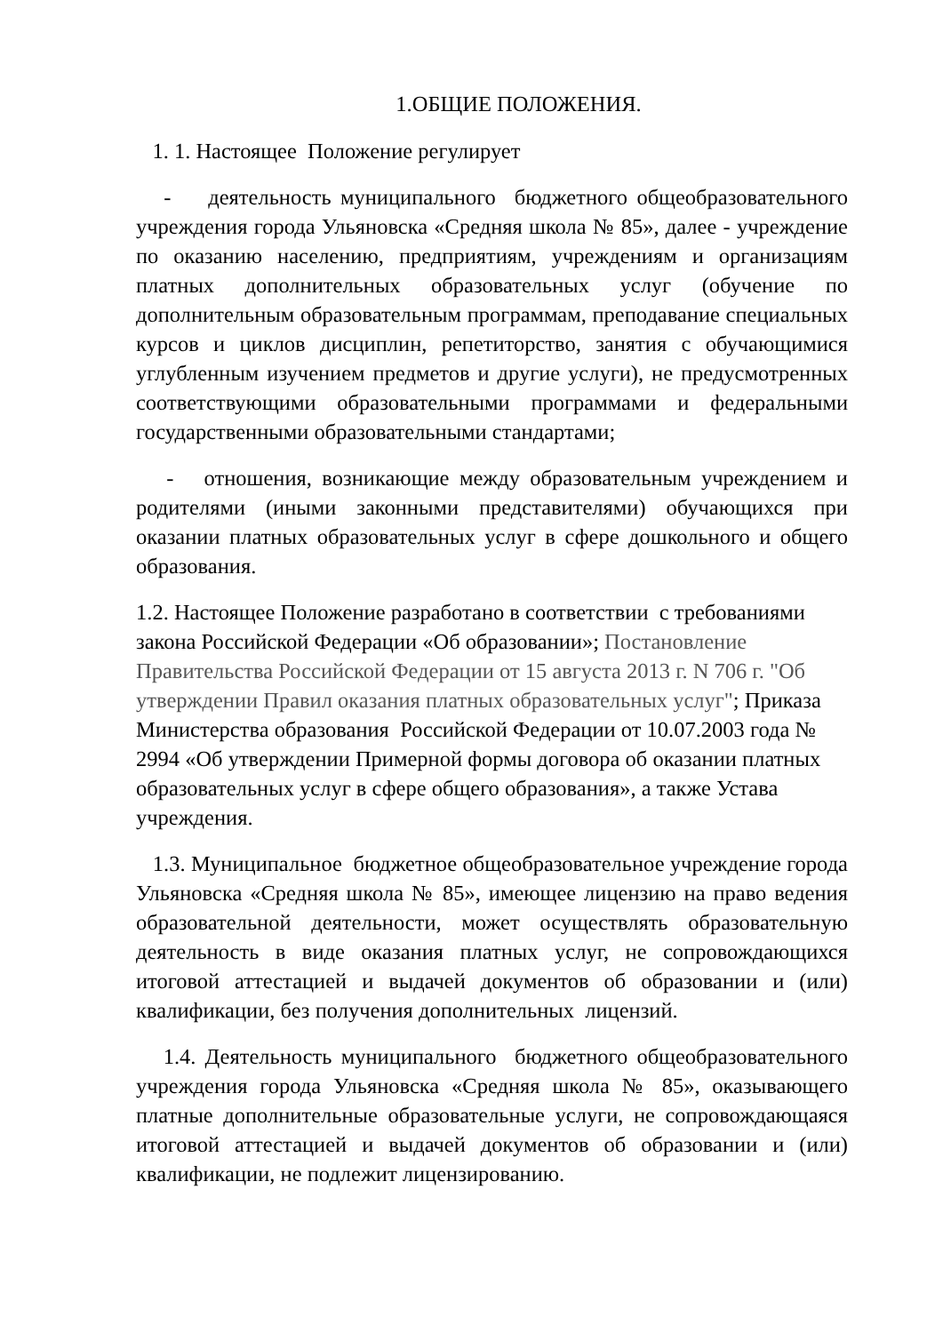1.ОБЩИЕ ПОЛОЖЕНИЯ.
1. 1. Настоящее Положение регулирует
- деятельность муниципального бюджетного общеобразовательного учреждения города Ульяновска «Средняя школа № 85», далее - учреждение по оказанию населению, предприятиям, учреждениям и организациям платных дополнительных образовательных услуг (обучение по дополнительным образовательным программам, преподавание специальных курсов и циклов дисциплин, репетиторство, занятия с обучающимися углубленным изучением предметов и другие услуги), не предусмотренных соответствующими образовательными программами и федеральными государственными образовательными стандартами;
- отношения, возникающие между образовательным учреждением и родителями (иными законными представителями) обучающихся при оказании платных образовательных услуг в сфере дошкольного и общего образования.
1.2. Настоящее Положение разработано в соответствии с требованиями закона Российской Федерации «Об образовании»; Постановление Правительства Российской Федерации от 15 августа 2013 г. N 706 г. "Об утверждении Правил оказания платных образовательных услуг"; Приказа Министерства образования Российской Федерации от 10.07.2003 года № 2994 «Об утверждении Примерной формы договора об оказании платных образовательных услуг в сфере общего образования», а также Устава учреждения.
1.3. Муниципальное бюджетное общеобразовательное учреждение города Ульяновска «Средняя школа № 85», имеющее лицензию на право ведения образовательной деятельности, может осуществлять образовательную деятельность в виде оказания платных услуг, не сопровождающихся итоговой аттестацией и выдачей документов об образовании и (или) квалификации, без получения дополнительных лицензий.
1.4. Деятельность муниципального бюджетного общеобразовательного учреждения города Ульяновска «Средняя школа № 85», оказывающего платные дополнительные образовательные услуги, не сопровождающаяся итоговой аттестацией и выдачей документов об образовании и (или) квалификации, не подлежит лицензированию.